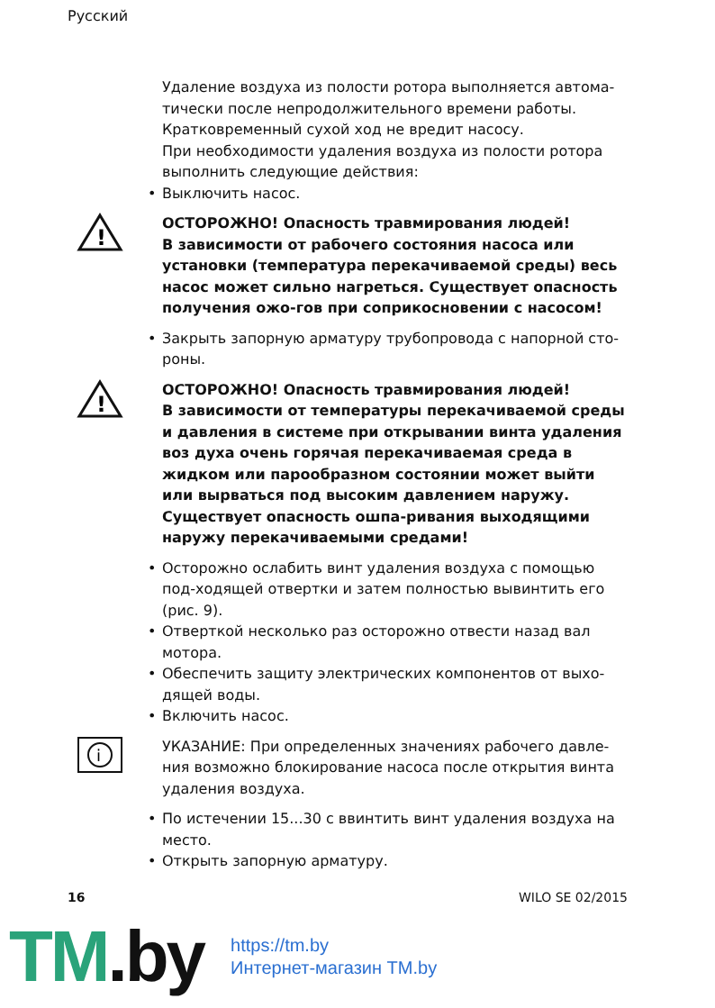Русский
Удаление воздуха из полости ротора выполняется автома-тически после непродолжительного времени работы. Кратковременный сухой ход не вредит насосу.
При необходимости удаления воздуха из полости ротора выполнить следующие действия:
• Выключить насос.
!
ОСТОРОЖНО! Опасность травмирования людей!
В зависимости от рабочего состояния насоса или установки (температура перекачиваемой среды) весь насос может сильно нагреться. Существует опасность получения ожо-гов при соприкосновении с насосом!
• Закрыть запорную арматуру трубопровода с напорной сто-роны.
!
ОСТОРОЖНО! Опасность травмирования людей!
В зависимости от температуры перекачиваемой среды и давления в системе при открывании винта удаления воз духа очень горячая перекачиваемая среда в жидком или парообразном состоянии может выйти или вырваться под высоким давлением наружу. Существует опасность ошпа-ривания выходящими наружу перекачиваемыми средами!
• Осторожно ослабить винт удаления воздуха с помощью под-ходящей отвертки и затем полностью вывинтить его (рис. 9).
• Отверткой несколько раз осторожно отвести назад вал мотора.
• Обеспечить защиту электрических компонентов от выхо-дящей воды.
• Включить насос.
i
УКАЗАНИЕ: При определенных значениях рабочего давле-ния возможно блокирование насоса после открытия винта удаления воздуха.
• По истечении 15...30 с ввинтить винт удаления воздуха на место.
• Открыть запорную арматуру.
16 WILO SE 02/2015
TM.by
https://tm.by
Интернет-магазин TM.by